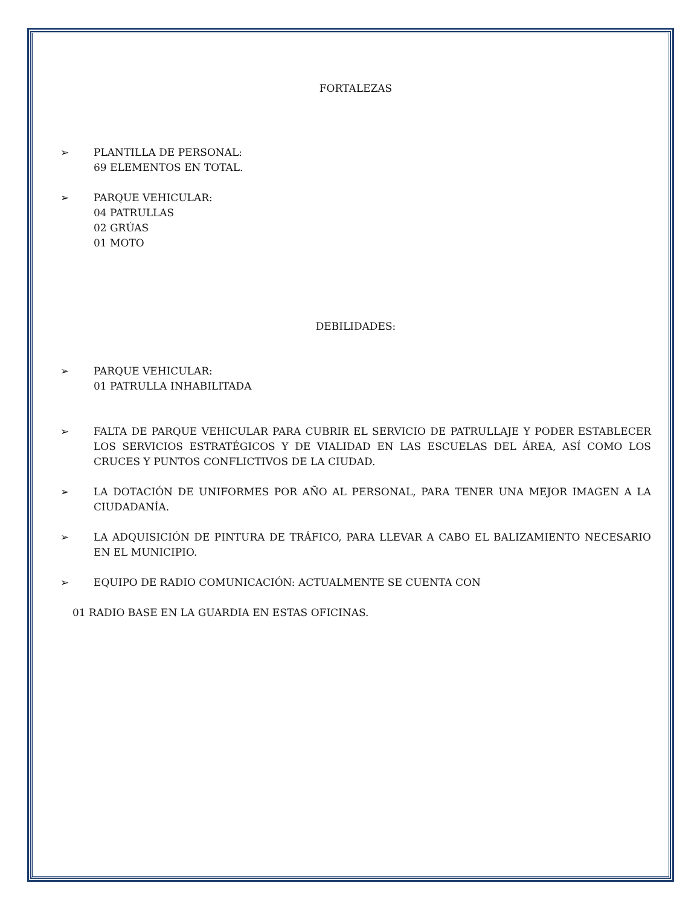FORTALEZAS
➢ PLANTILLA DE PERSONAL:
69 ELEMENTOS EN TOTAL.
➢ PARQUE VEHICULAR:
04 PATRULLAS
02 GRÚAS
01 MOTO
DEBILIDADES:
➢ PARQUE VEHICULAR:
01 PATRULLA INHABILITADA
➢ FALTA DE PARQUE VEHICULAR PARA CUBRIR EL SERVICIO DE PATRULLAJE Y PODER ESTABLECER LOS SERVICIOS ESTRATÉGICOS Y DE VIALIDAD EN LAS ESCUELAS DEL ÁREA, ASÍ COMO LOS CRUCES Y PUNTOS CONFLICTIVOS DE LA CIUDAD.
➢ LA DOTACIÓN DE UNIFORMES POR AÑO AL PERSONAL, PARA TENER UNA MEJOR IMAGEN A LA CIUDADANÍA.
➢ LA ADQUISICIÓN DE PINTURA DE TRÁFICO, PARA LLEVAR A CABO EL BALIZAMIENTO NECESARIO EN EL MUNICIPIO.
➢ EQUIPO DE RADIO COMUNICACIÓN: ACTUALMENTE SE CUENTA CON
01 RADIO BASE EN LA GUARDIA EN ESTAS OFICINAS.